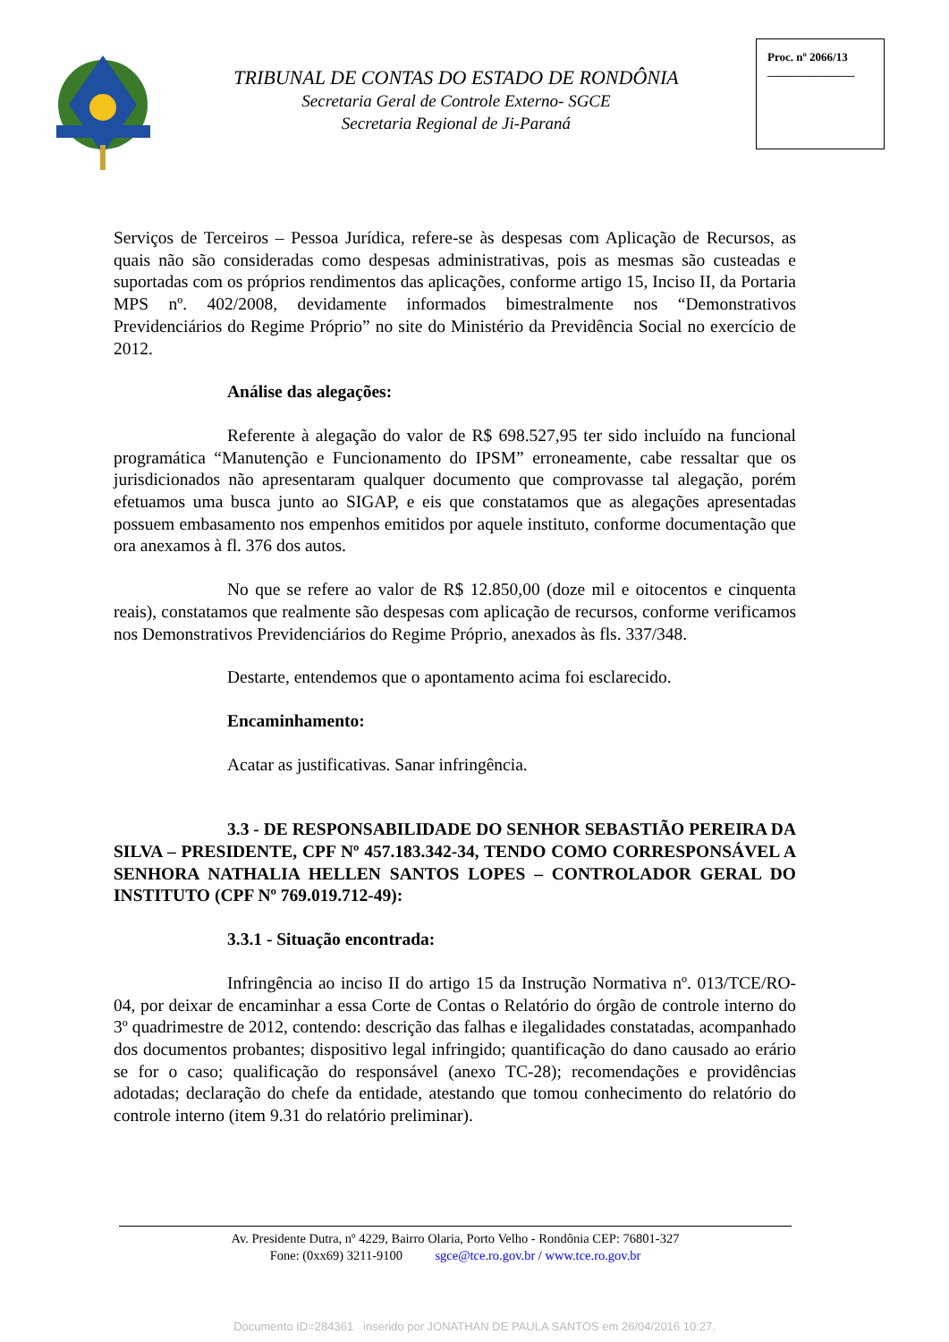TRIBUNAL DE CONTAS DO ESTADO DE RONDÔNIA
Secretaria Geral de Controle Externo- SGCE
Secretaria Regional de Ji-Paraná
Proc. nº 2066/13
_______________
Serviços de Terceiros – Pessoa Jurídica, refere-se às despesas com Aplicação de Recursos, as quais não são consideradas como despesas administrativas, pois as mesmas são custeadas e suportadas com os próprios rendimentos das aplicações, conforme artigo 15, Inciso II, da Portaria MPS nº. 402/2008, devidamente informados bimestralmente nos “Demonstrativos Previdenciários do Regime Próprio” no site do Ministério da Previdência Social no exercício de 2012.
Análise das alegações:
Referente à alegação do valor de R$ 698.527,95 ter sido incluído na funcional programática “Manutenção e Funcionamento do IPSM” erroneamente, cabe ressaltar que os jurisdicionados não apresentaram qualquer documento que comprovasse tal alegação, porém efetuamos uma busca junto ao SIGAP, e eis que constatamos que as alegações apresentadas possuem embasamento nos empenhos emitidos por aquele instituto, conforme documentação que ora anexamos à fl. 376 dos autos.
No que se refere ao valor de R$ 12.850,00 (doze mil e oitocentos e cinquenta reais), constatamos que realmente são despesas com aplicação de recursos, conforme verificamos nos Demonstrativos Previdenciários do Regime Próprio, anexados às fls. 337/348.
Destarte, entendemos que o apontamento acima foi esclarecido.
Encaminhamento:
Acatar as justificativas. Sanar infringência.
3.3 - DE RESPONSABILIDADE DO SENHOR SEBASTIÃO PEREIRA DA SILVA – PRESIDENTE, CPF Nº 457.183.342-34, TENDO COMO CORRESPONSÁVEL A SENHORA NATHALIA HELLEN SANTOS LOPES – CONTROLADOR GERAL DO INSTITUTO (CPF Nº 769.019.712-49):
3.3.1 - Situação encontrada:
Infringência ao inciso II do artigo 15 da Instrução Normativa nº. 013/TCE/RO-04, por deixar de encaminhar a essa Corte de Contas o Relatório do órgão de controle interno do 3º quadrimestre de 2012, contendo: descrição das falhas e ilegalidades constatadas, acompanhado dos documentos probantes; dispositivo legal infringido; quantificação do dano causado ao erário se for o caso; qualificação do responsável (anexo TC-28); recomendações e providências adotadas; declaração do chefe da entidade, atestando que tomou conhecimento do relatório do controle interno (item 9.31 do relatório preliminar).
Av. Presidente Dutra, nº 4229, Bairro Olaria, Porto Velho - Rondônia CEP: 76801-327
Fone: (0xx69) 3211-9100 sgce@tce.ro.gov.br / www.tce.ro.gov.br
Documento ID=284361 inserido por JONATHAN DE PAULA SANTOS em 26/04/2016 10:27.